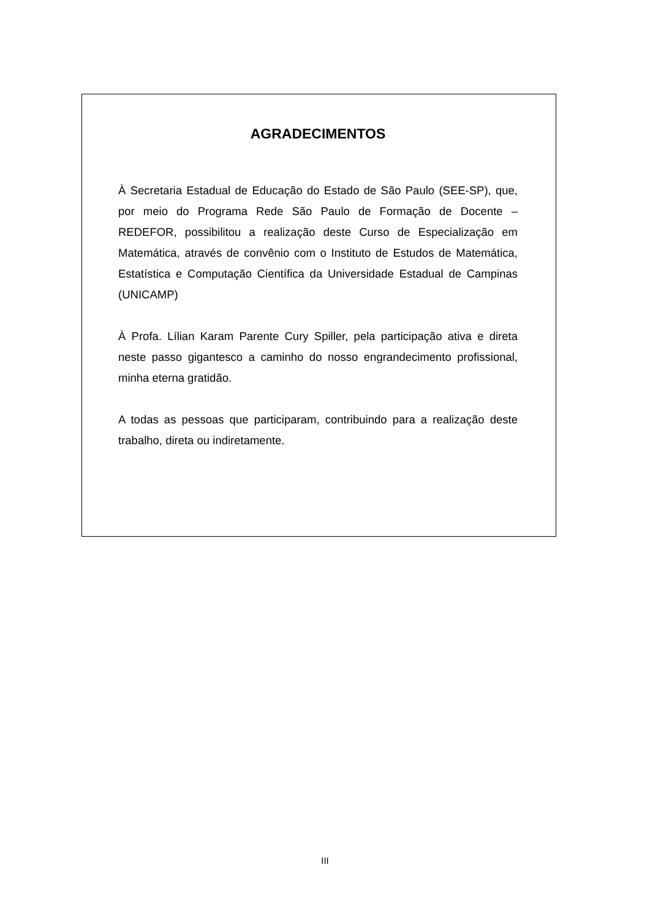AGRADECIMENTOS
À Secretaria Estadual de Educação do Estado de São Paulo (SEE-SP), que, por meio do Programa Rede São Paulo de Formação de Docente – REDEFOR, possibilitou a realização deste Curso de Especialização em Matemática, através de convênio com o Instituto de Estudos de Matemática, Estatística e Computação Científica da Universidade Estadual de Campinas (UNICAMP)
À Profa. Lílian Karam Parente Cury Spiller, pela participação ativa e direta neste passo gigantesco a caminho do nosso engrandecimento profissional, minha eterna gratidão.
A todas as pessoas que participaram, contribuindo para a realização deste trabalho, direta ou indiretamente.
III